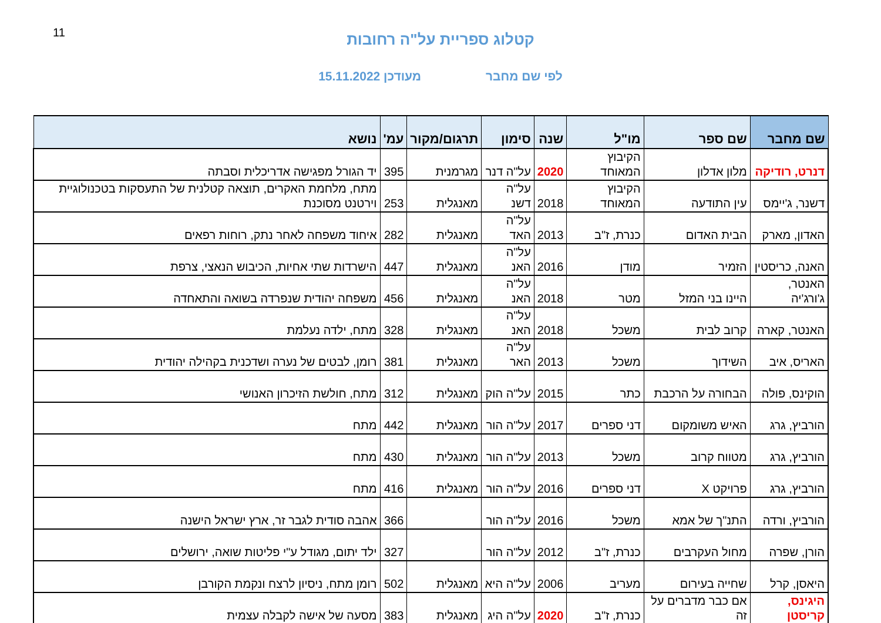11
קטלוג ספריית על"ה רחובות
לפי שם מחבר מעודכן 15.11.2022
| שם מחבר | שם ספר | מו"ל | שנה | סימון | תרגום/מקור | עמ' | נושא |
| --- | --- | --- | --- | --- | --- | --- | --- |
| דנרט, רודיקה | מלון אדלון | הקיבוץ המאוחד | 2020 | על"ה דנר | מגרמנית | 395 | יד הגורל מפגישה אדריכלית וסבתה |
| דשנר, ג'יימס | עין התודעה | הקיבוץ המאוחד | 2018 | על"ה דשנ | מאנגלית | 253 | מתח, מלחמת האקרים, תוצאה קטלנית של התעסקות בטכנולוגיית וירטנט מסוכנת |
| האדון, מארק | הבית האדום | כנרת, ז"ב | 2013 | על"ה האד | מאנגלית | 282 | איחוד משפחה לאחר נתק, רוחות רפאים |
| האנה, כריסטין | הזמיר | מודן | 2016 | על"ה האנ | מאנגלית | 447 | הישרדות שתי אחיות, הכיבוש הנאצי, צרפת |
| האנטר, ג'ורג'יה | היינו בני המזל | מטר | 2018 | על"ה האנ | מאנגלית | 456 | משפחה יהודית שנפרדה בשואה והתאחדה |
| האנטר, קארה | קרוב לבית | משכל | 2018 | על"ה האנ | מאנגלית | 328 | מתח, ילדה נעלמת |
| האריס, איב | השידוך | משכל | 2013 | על"ה האר | מאנגלית | 381 | רומן, לבטים של נערה ושדכנית בקהילה יהודית |
| הוקינס, פולה | הבחורה על הרכבת | כתר | 2015 | על"ה הוק | מאנגלית | 312 | מתח, חולשת הזיכרון האנושי |
| הורביץ, גרג | האיש משומקום | דני ספרים | 2017 | על"ה הור | מאנגלית | 442 | מתח |
| הורביץ, גרג | מטווח קרוב | משכל | 2013 | על"ה הור | מאנגלית | 430 | מתח |
| הורביץ, גרג | פרויקט X | דני ספרים | 2016 | על"ה הור | מאנגלית | 416 | מתח |
| הורביץ, ורדה | התנ"ך של אמא | משכל | 2016 | על"ה הור | | 366 | אהבה סודית לגבר זר, ארץ ישראל הישנה |
| הורן, שפרה | מחול העקרבים | כנרת, ז"ב | 2012 | על"ה הור | | 327 | ילד יתום, מגודל ע"י פליטות שואה, ירושלים |
| היאסן, קרל | שחייה בעירום | מעריב | 2006 | על"ה היא | מאנגלית | 502 | רומן מתח, ניסיון לרצח ונקמת הקורבן |
| היגינס, קריסטן | אם כבר מדברים על זה | כנרת, ז"ב | 2020 | על"ה היג | מאנגלית | 383 | מסעה של אישה לקבלה עצמית |